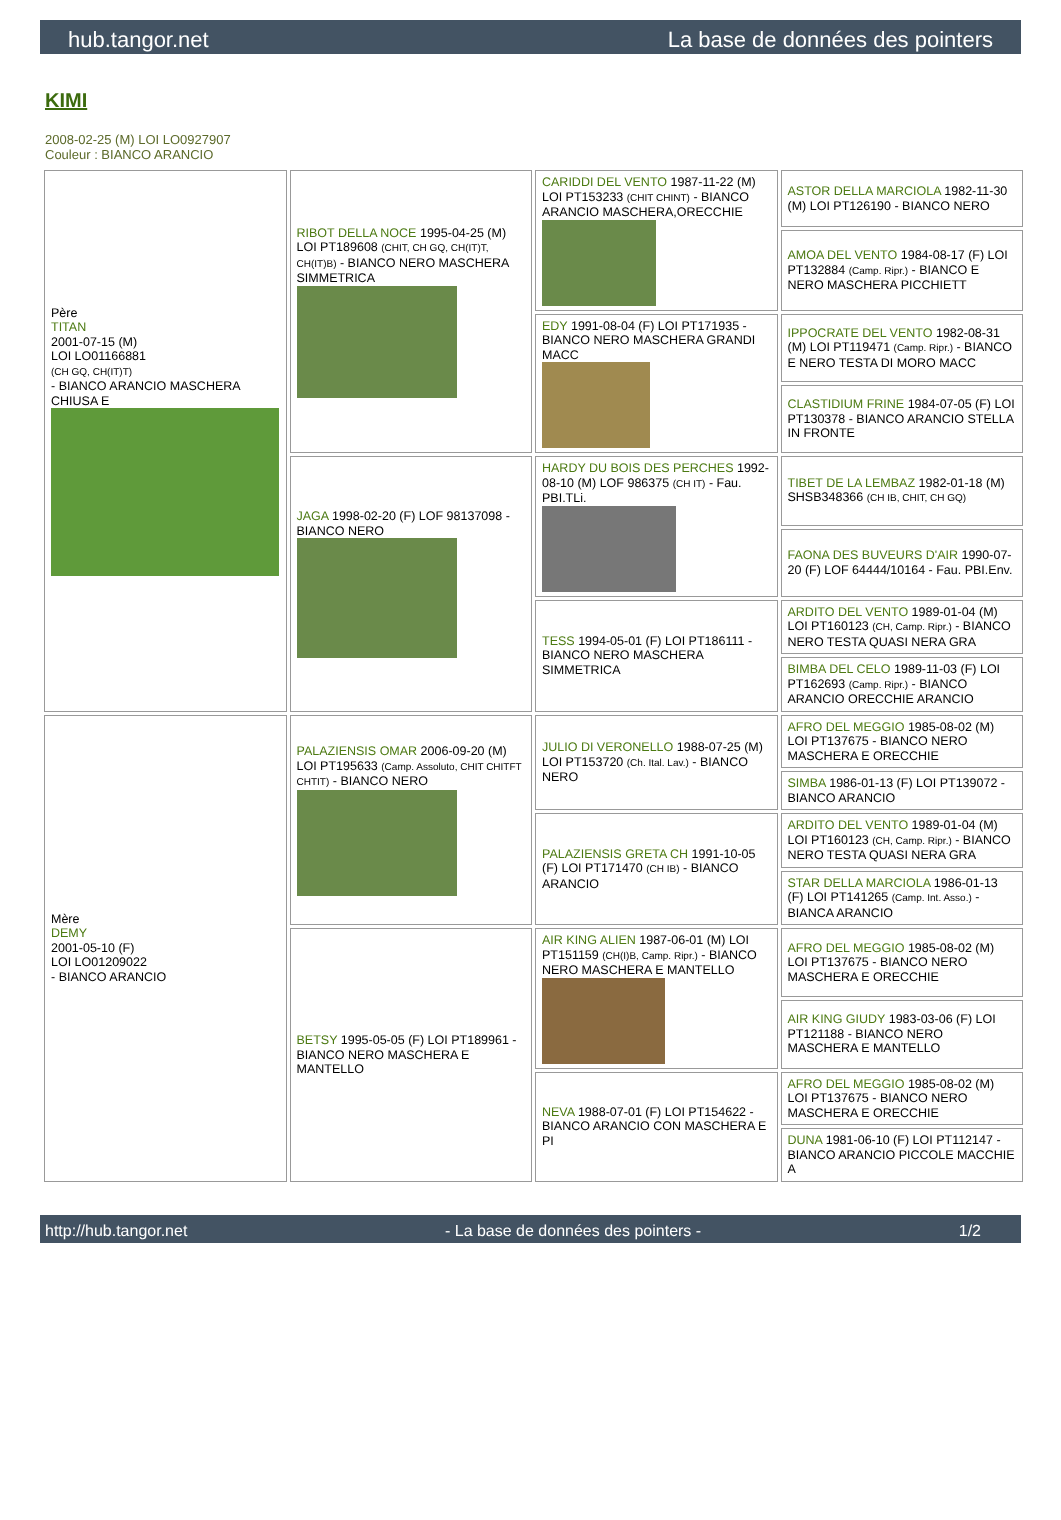hub.tangor.net La base de données des pointers
KIMI
2008-02-25 (M) LOI LO0927907
Couleur : BIANCO ARANCIO
| Père TITAN 2001-07-15 (M) LOI LO01166881 (CH GQ, CH(IT)T) - BIANCO ARANCIO MASCHERA CHIUSA E | RIBOT DELLA NOCE 1995-04-25 (M) LOI PT189608 (CHIT, CH GQ, CH(IT)T, CH(IT)B) - BIANCO NERO MASCHERA SIMMETRICA | CARIDDI DEL VENTO 1987-11-22 (M) LOI PT153233 (CHIT CHINT) - BIANCO ARANCIO MASCHERA,ORECCHIE | ASTOR DELLA MARCIOLA 1982-11-30 (M) LOI PT126190 - BIANCO NERO |
| | | | AMOA DEL VENTO 1984-08-17 (F) LOI PT132884 (Camp. Ripr.) - BIANCO E NERO MASCHERA PICCHIETT |
| | | EDY 1991-08-04 (F) LOI PT171935 - BIANCO NERO MASCHERA GRANDI MACC | IPPOCRATE DEL VENTO 1982-08-31 (M) LOI PT119471 (Camp. Ripr.) - BIANCO E NERO TESTA DI MORO MACC |
| | | | CLASTIDIUM FRINE 1984-07-05 (F) LOI PT130378 - BIANCO ARANCIO STELLA IN FRONTE |
| | JAGA 1998-02-20 (F) LOF 98137098 - BIANCO NERO | HARDY DU BOIS DES PERCHES 1992-08-10 (M) LOF 986375 (CH IT) - Fau. PBI.TLi. | TIBET DE LA LEMBAZ 1982-01-18 (M) SHSB348366 (CH IB, CHIT, CH GQ) |
| | | | FAONA DES BUVEURS D'AIR 1990-07-20 (F) LOF 64444/10164 - Fau. PBI.Env. |
| | | TESS 1994-05-01 (F) LOI PT186111 - BIANCO NERO MASCHERA SIMMETRICA | ARDITO DEL VENTO 1989-01-04 (M) LOI PT160123 (CH, Camp. Ripr.) - BIANCO NERO TESTA QUASI NERA GRA |
| | | | BIMBA DEL CELO 1989-11-03 (F) LOI PT162693 (Camp. Ripr.) - BIANCO ARANCIO ORECCHIE ARANCIO |
| Mère DEMY 2001-05-10 (F) LOI LO01209022 - BIANCO ARANCIO | PALAZIENSIS OMAR 2006-09-20 (M) LOI PT195633 (Camp. Assoluto, CHIT CHITFT CHTIT) - BIANCO NERO | JULIO DI VERONELLO 1988-07-25 (M) LOI PT153720 (Ch. Ital. Lav.) - BIANCO NERO | AFRO DEL MEGGIO 1985-08-02 (M) LOI PT137675 - BIANCO NERO MASCHERA E ORECCHIE |
| | | | SIMBA 1986-01-13 (F) LOI PT139072 - BIANCO ARANCIO |
| | | PALAZIENSIS GRETA CH 1991-10-05 (F) LOI PT171470 (CH IB) - BIANCO ARANCIO | ARDITO DEL VENTO 1989-01-04 (M) LOI PT160123 (CH, Camp. Ripr.) - BIANCO NERO TESTA QUASI NERA GRA |
| | | | STAR DELLA MARCIOLA 1986-01-13 (F) LOI PT141265 (Camp. Int. Asso.) - BIANCA ARANCIO |
| | BETSY 1995-05-05 (F) LOI PT189961 - BIANCO NERO MASCHERA E MANTELLO | AIR KING ALIEN 1987-06-01 (M) LOI PT151159 (CH(I)B, Camp. Ripr.) - BIANCO NERO MASCHERA E MANTELLO | AFRO DEL MEGGIO 1985-08-02 (M) LOI PT137675 - BIANCO NERO MASCHERA E ORECCHIE |
| | | | AIR KING GIUDY 1983-03-06 (F) LOI PT121188 - BIANCO NERO MASCHERA E MANTELLO |
| | | NEVA 1988-07-01 (F) LOI PT154622 - BIANCO ARANCIO CON MASCHERA E PI | AFRO DEL MEGGIO 1985-08-02 (M) LOI PT137675 - BIANCO NERO MASCHERA E ORECCHIE |
| | | | DUNA 1981-06-10 (F) LOI PT112147 - BIANCO ARANCIO PICCOLE MACCHIE A |
http://hub.tangor.net - La base de données des pointers - 1/2